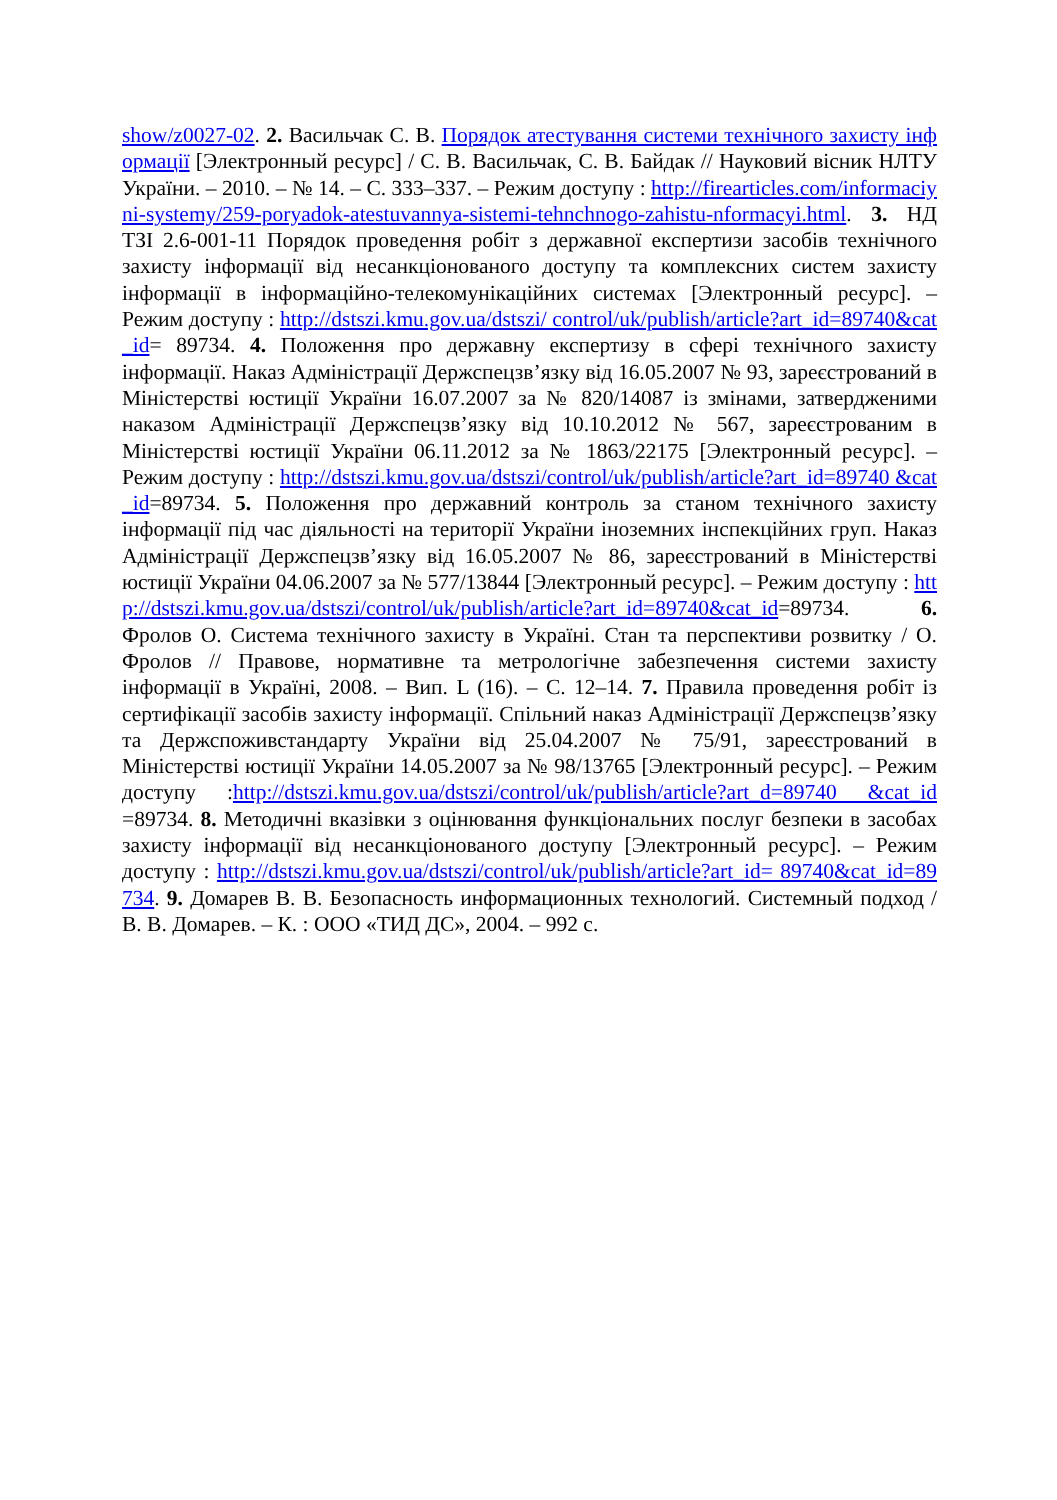show/z0027-02. 2. Васильчак С. В. Порядок атестування системи технічного захисту інформації [Электронный ресурс] / С. В. Васильчак, С. В. Байдак // Науковий вісник НЛТУ України. – 2010. – № 14. – С. 333–337. – Режим доступу : http://firearticles.com/informaciyni-systemy/259-poryadok-atestuvannya-sistemi-tehnchnogo-zahistu-nformacyi.html. 3. НД ТЗІ 2.6-001-11 Порядок проведення робіт з державної експертизи засобів технічного захисту інформації від несанкціонованого доступу та комплексних систем захисту інформації в інформаційно-телекомунікаційних системах [Электронный ресурс]. – Режим доступу : http://dstszi.kmu.gov.ua/dstszi/ control/uk/publish/article?art_id=89740&cat_id= 89734. 4. Положення про державну експертизу в сфері технічного захисту інформації. Наказ Адміністрації Держспецзв’язку від 16.05.2007 № 93, зареєстрований в Міністерстві юстиції України 16.07.2007 за № 820/14087 із змінами, затвердженими наказом Адміністрації Держспецзв’язку від 10.10.2012 № 567, зареєстрованим в Міністерстві юстиції України 06.11.2012 за № 1863/22175 [Электронный ресурс]. –Режим доступу : http://dstszi.kmu.gov.ua/dstszi/control/uk/publish/article?art_id=89740 &cat_id=89734. 5. Положення про державний контроль за станом технічного захисту інформації під час діяльності на території України іноземних інспекційних груп. Наказ Адміністрації Держспецзв’язку від 16.05.2007 № 86, зареєстрований в Міністерстві юстиції України 04.06.2007 за № 577/13844 [Электронный ресурс]. – Режим доступу : http://dstszi.kmu.gov.ua/dstszi/control/uk/publish/article?art_id=89740&cat_id=89734. 6. Фролов О. Система технічного захисту в Україні. Стан та перспективи розвитку / О. Фролов // Правове, нормативне та метрологічне забезпечення системи захисту інформації в Україні, 2008. – Вип. L (16). – С. 12–14. 7. Правила проведення робіт із сертифікації засобів захисту інформації. Спільний наказ Адміністрації Держспецзв’язку та Держспоживстандарту України від 25.04.2007 № 75/91, зареєстрований в Міністерстві юстиції України 14.05.2007 за № 98/13765 [Электронный ресурс]. – Режим доступу :http://dstszi.kmu.gov.ua/dstszi/control/uk/publish/article?art_d=89740 &cat_id=89734. 8. Методичні вказівки з оцінювання функціональних послуг безпеки в засобах захисту інформації від несанкціонованого доступу [Электронный ресурс]. – Режим доступу : http://dstszi.kmu.gov.ua/dstszi/control/uk/publish/article?art_id= 89740&cat_id=89734. 9. Домарев В. В. Безопасность информационных технологий. Системный подход / В. В. Домарев. – К. : ООО «ТИД ДС», 2004. – 992 с.